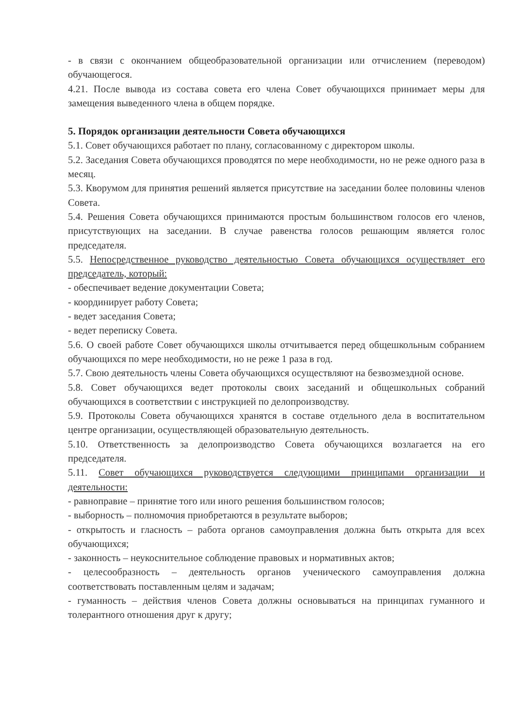- в связи с окончанием общеобразовательной организации или отчислением (переводом) обучающегося.
4.21. После вывода из состава совета его члена Совет обучающихся принимает меры для замещения выведенного члена в общем порядке.
5. Порядок организации деятельности Совета обучающихся
5.1. Совет обучающихся работает по плану, согласованному с директором школы.
5.2. Заседания Совета обучающихся проводятся по мере необходимости, но не реже одного раза в месяц.
5.3. Кворумом для принятия решений является присутствие на заседании более половины членов Совета.
5.4. Решения Совета обучающихся принимаются простым большинством голосов его членов, присутствующих на заседании. В случае равенства голосов решающим является голос председателя.
5.5. Непосредственное руководство деятельностью Совета обучающихся осуществляет его председатель, который:
- обеспечивает ведение документации Совета;
- координирует работу Совета;
- ведет заседания Совета;
- ведет переписку Совета.
5.6. О своей работе Совет обучающихся школы отчитывается перед общешкольным собранием обучающихся по мере необходимости, но не реже 1 раза в год.
5.7. Свою деятельность члены Совета обучающихся осуществляют на безвозмездной основе.
5.8. Совет обучающихся ведет протоколы своих заседаний и общешкольных собраний обучающихся в соответствии с инструкцией по делопроизводству.
5.9. Протоколы Совета обучающихся хранятся в составе отдельного дела в воспитательном центре организации, осуществляющей образовательную деятельность.
5.10. Ответственность за делопроизводство Совета обучающихся возлагается на его председателя.
5.11. Совет обучающихся руководствуется следующими принципами организации и деятельности:
- равноправие – принятие того или иного решения большинством голосов;
- выборность – полномочия приобретаются в результате выборов;
- открытость и гласность – работа органов самоуправления должна быть открыта для всех обучающихся;
- законность – неукоснительное соблюдение правовых и нормативных актов;
- целесообразность – деятельность органов ученического самоуправления должна соответствовать поставленным целям и задачам;
- гуманность – действия членов Совета должны основываться на принципах гуманного и толерантного отношения друг к другу;